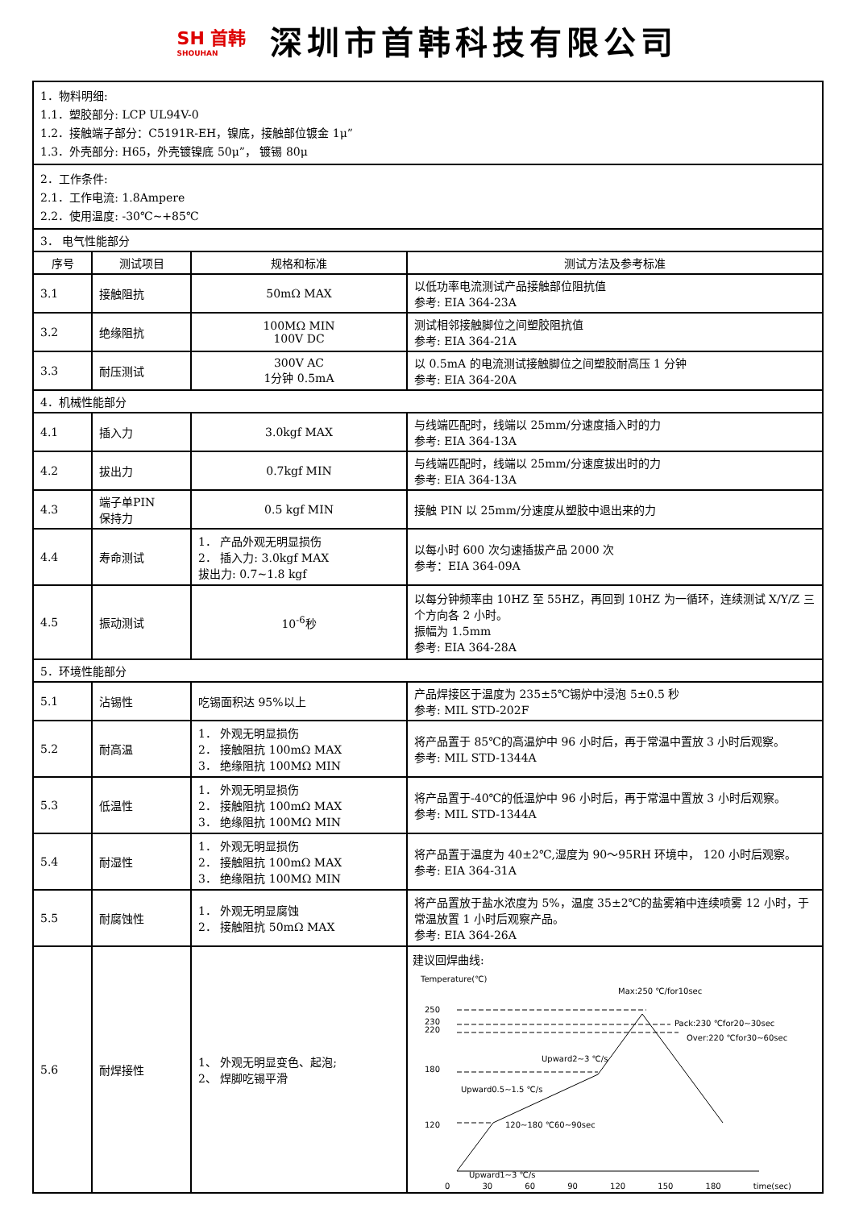SH 首韩
SHOUHAN
深圳市首韩科技有限公司
| 1．物料明细: 1.1．塑胶部分: LCP UL94V-0 1.2．接触端子部分：C5191R-EH，镍底，接触部位镀金 1μ” 1.3．外壳部分: H65，外壳镀镍底 50μ”， 镀锡 80μ | | | |
| 2．工作条件: 2.1．工作电流: 1.8Ampere 2.2．使用温度: -30℃~+85℃ | | | |
| 3． 电气性能部分 | | | |
| 序号 | 测试项目 | 规格和标准 | 测试方法及参考标准 |
| 3.1 | 接触阻抗 | 50mΩ MAX | 以低功率电流测试产品接触部位阻抗值 参考: EIA 364-23A |
| 3.2 | 绝缘阻抗 | 100MΩ MIN 100V DC | 测试相邻接触脚位之间塑胶阻抗值 参考: EIA 364-21A |
| 3.3 | 耐压测试 | 300V AC 1分钟 0.5mA | 以 0.5mA 的电流测试接触脚位之间塑胶耐高压 1 分钟 参考: EIA 364-20A |
| 4．机械性能部分 | | | |
| 4.1 | 插入力 | 3.0kgf MAX | 与线端匹配时，线端以 25mm/分速度插入时的力 参考: EIA 364-13A |
| 4.2 | 拔出力 | 0.7kgf MIN | 与线端匹配时，线端以 25mm/分速度拔出时的力 参考: EIA 364-13A |
| 4.3 | 端子单PIN 保持力 | 0.5 kgf MIN | 接触 PIN 以 25mm/分速度从塑胶中退出来的力 |
| 4.4 | 寿命测试 | 1． 产品外观无明显损伤 2． 插入力: 3.0kgf MAX 拔出力: 0.7~1.8 kgf | 以每小时 600 次匀速插拔产品 2000 次 参考：EIA 364-09A |
| 4.5 | 振动测试 | 10<sup>-6</sup>秒 | 以每分钟频率由 10HZ 至 55HZ，再回到 10HZ 为一循环，连续测试 X/Y/Z 三个方向各 2 小时。 振幅为 1.5mm 参考: EIA 364-28A |
| 5．环境性能部分 | | | |
| 5.1 | 沾锡性 | 吃锡面积达 95%以上 | 产品焊接区于温度为 235±5℃锡炉中浸泡 5±0.5 秒 参考: MIL STD-202F |
| 5.2 | 耐高温 | 1． 外观无明显损伤 2． 接触阻抗 100mΩ MAX 3． 绝缘阻抗 100MΩ MIN | 将产品置于 85℃的高温炉中 96 小时后，再于常温中置放 3 小时后观察。 参考: MIL STD-1344A |
| 5.3 | 低温性 | 1． 外观无明显损伤 2． 接触阻抗 100mΩ MAX 3． 绝缘阻抗 100MΩ MIN | 将产品置于-40℃的低温炉中 96 小时后，再于常温中置放 3 小时后观察。 参考: MIL STD-1344A |
| 5.4 | 耐湿性 | 1． 外观无明显损伤 2． 接触阻抗 100mΩ MAX 3． 绝缘阻抗 100MΩ MIN | 将产品置于温度为 40±2℃,湿度为 90～95RH 环境中， 120 小时后观察。 参考: EIA 364-31A |
| 5.5 | 耐腐蚀性 | 1． 外观无明显腐蚀 2． 接触阻抗 50mΩ MAX | 将产品置放于盐水浓度为 5%，温度 35±2℃的盐雾箱中连续喷雾 12 小时，于常温放置 1 小时后观察产品。 参考: EIA 364-26A |
| 5.6 | 耐焊接性 | 1、 外观无明显变色、起泡; 2、 焊脚吃锡平滑 | 建议回焊曲线: Temperature(℃) Max:250 ℃/for10sec Pack:230 ℃for20~30sec Over:220 ℃for30~60sec Upward2~3 ℃/s Upward0.5~1.5 ℃/s 120~180 ℃60~90sec Upward1~3 ℃/s 250 230 220 180 120 0 30 60 90 120 150 180 time(sec) |